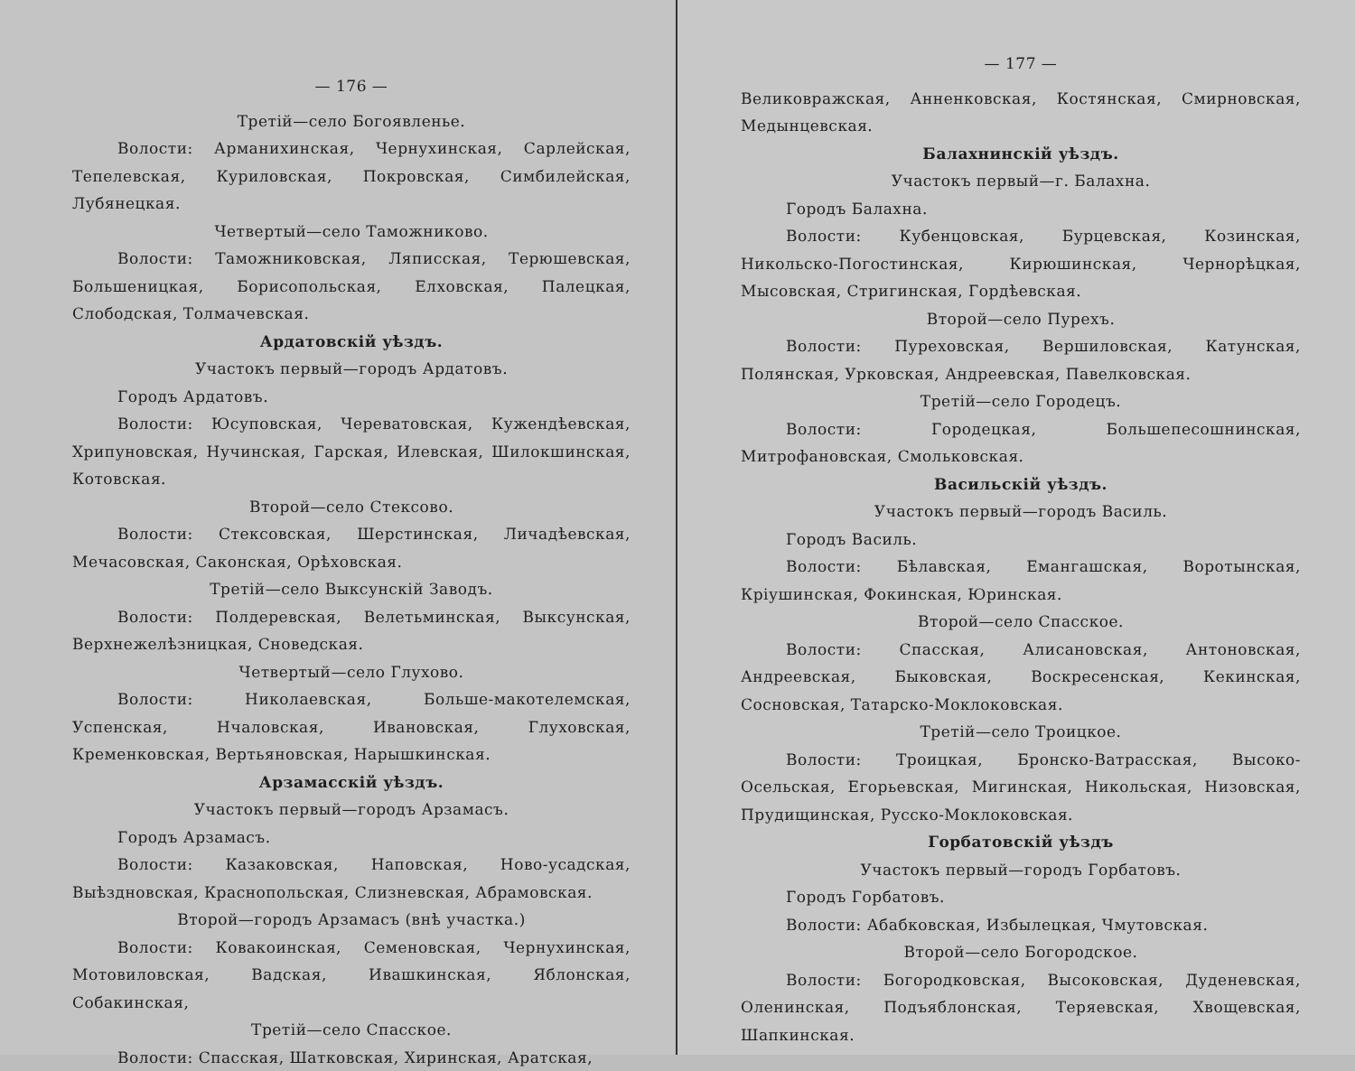— 176 —
Третій—село Богоявленье.
Волости: Арманихинская, Чернухинская, Сарлейская, Тепелевская, Куриловская, Покровская, Симбилейская, Лубянецкая.
Четвертый—село Таможниково.
Волости: Таможниковская, Ляписская, Терюшевская, Больше­ницкая, Борисопольская, Елховская, Палецкая, Слободская, Толмачевская.
Ардатовскій уѣздъ.
Участокъ первый—городъ Ардатовъ.
Городъ Ардатовъ.
Волости: Юсуповская, Череватовская, Кужендѣевская, Хрипуновская, Нучинская, Гарская, Илевская, Шилокшинская, Котовская.
Второй—село Стексово.
Волости: Стексовская, Шерстинская, Личадѣевская, Мечасовская, Саконская, Орѣховская.
Третій—село Выксунскій Заводъ.
Волости: Полдеревская, Велетьминская, Выксунская, Верхнежелѣзницкая, Сноведская.
Четвертый—село Глухово.
Волости: Николаевская, Больше-макотелемская, Успенская, Нчаловская, Ивановская, Глуховская, Кременковская, Вертьяновская, Нарышкинская.
Арзамасскій уѣздъ.
Участокъ первый—городъ Арзамасъ.
Городъ Арзамасъ.
Волости: Казаковская, Наповская, Ново-усадская, Выѣздновская, Краснопольская, Слизневская, Абрамовская.
Второй—городъ Арзамасъ (внѣ участка.)
Волости: Ковакоинская, Семеновская, Чернухинская, Мотовиловская, Вадская, Ивашкинская, Яблонская, Собакинская,
Третій—село Спасское.
Волости: Спасская, Шатковская, Хиринская, Аратская,
— 177 —
Великовражская, Анненковская, Костянская, Смирновская, Медынцевская.
Балахнинскій уѣздъ.
Участокъ первый—г. Балахна.
Городъ Балахна.
Волости: Кубенцовская, Бурцевская, Козинская, Никольско-Погостинская, Кирюшинская, Чернорѣцкая, Мысовская, Стригинская, Гордѣевская.
Второй—село Пурехъ.
Волости: Пуреховская, Вершиловская, Катунская, Полянская, Урковская, Андреевская, Павелковская.
Третій—село Городецъ.
Волости: Городецкая, Большепесошнинская, Митрофановская, Смольковская.
Васильскій уѣздъ.
Участокъ первый—городъ Василь.
Городъ Василь.
Волости: Бѣлавская, Емангашская, Воротынская, Кріушинская, Фокинская, Юринская.
Второй—село Спасское.
Волости: Спасская, Алисановская, Антоновская, Андреевская, Быковская, Воскресенская, Кекинская, Сосновская, Татарско-Моклоковская.
Третій—село Троицкое.
Волости: Троицкая, Бронско-Ватрасская, Высоко-Осельская, Егорьевская, Мигинская, Никольская, Низовская, Прудищинская, Русско-Моклоковская.
Горбатовскій уѣздъ
Участокъ первый—городъ Горбатовъ.
Городъ Горбатовъ.
Волости: Абабковская, Избылецкая, Чмутовская.
Второй—село Богородское.
Волости: Богородковская, Высоковская, Дуденевская, Оленинская, Подъяблонская, Теряевская, Хвощевская, Шапкинская.